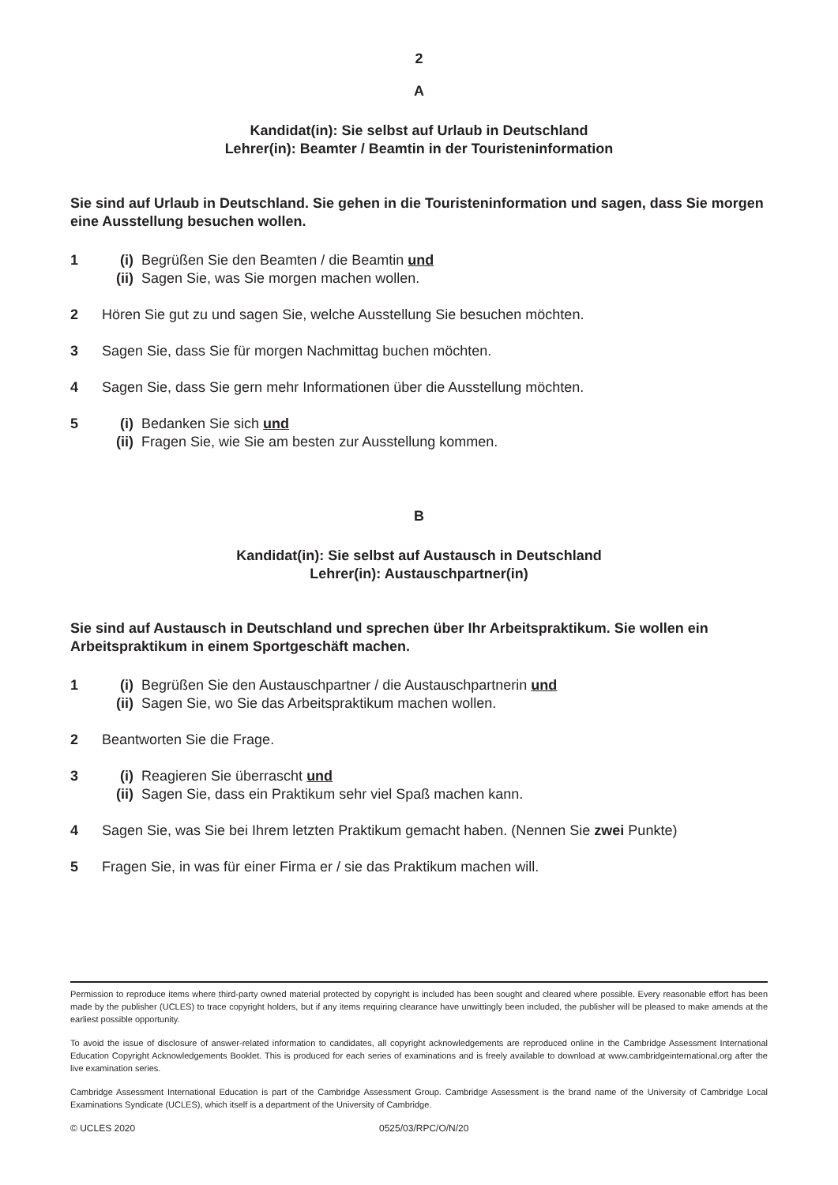2
A
Kandidat(in): Sie selbst auf Urlaub in Deutschland
Lehrer(in): Beamter / Beamtin in der Touristeninformation
Sie sind auf Urlaub in Deutschland. Sie gehen in die Touristeninformation und sagen, dass Sie morgen eine Ausstellung besuchen wollen.
1 (i) Begrüßen Sie den Beamten / die Beamtin und
(ii) Sagen Sie, was Sie morgen machen wollen.
2 Hören Sie gut zu und sagen Sie, welche Ausstellung Sie besuchen möchten.
3 Sagen Sie, dass Sie für morgen Nachmittag buchen möchten.
4 Sagen Sie, dass Sie gern mehr Informationen über die Ausstellung möchten.
5 (i) Bedanken Sie sich und
(ii) Fragen Sie, wie Sie am besten zur Ausstellung kommen.
B
Kandidat(in): Sie selbst auf Austausch in Deutschland
Lehrer(in): Austauschpartner(in)
Sie sind auf Austausch in Deutschland und sprechen über Ihr Arbeitspraktikum. Sie wollen ein Arbeitspraktikum in einem Sportgeschäft machen.
1 (i) Begrüßen Sie den Austauschpartner / die Austauschpartnerin und
(ii) Sagen Sie, wo Sie das Arbeitspraktikum machen wollen.
2 Beantworten Sie die Frage.
3 (i) Reagieren Sie überrascht und
(ii) Sagen Sie, dass ein Praktikum sehr viel Spaß machen kann.
4 Sagen Sie, was Sie bei Ihrem letzten Praktikum gemacht haben. (Nennen Sie zwei Punkte)
5 Fragen Sie, in was für einer Firma er / sie das Praktikum machen will.
Permission to reproduce items where third-party owned material protected by copyright is included has been sought and cleared where possible. Every reasonable effort has been made by the publisher (UCLES) to trace copyright holders, but if any items requiring clearance have unwittingly been included, the publisher will be pleased to make amends at the earliest possible opportunity.
To avoid the issue of disclosure of answer-related information to candidates, all copyright acknowledgements are reproduced online in the Cambridge Assessment International Education Copyright Acknowledgements Booklet. This is produced for each series of examinations and is freely available to download at www.cambridgeinternational.org after the live examination series.
Cambridge Assessment International Education is part of the Cambridge Assessment Group. Cambridge Assessment is the brand name of the University of Cambridge Local Examinations Syndicate (UCLES), which itself is a department of the University of Cambridge.
© UCLES 2020 0525/03/RPC/O/N/20